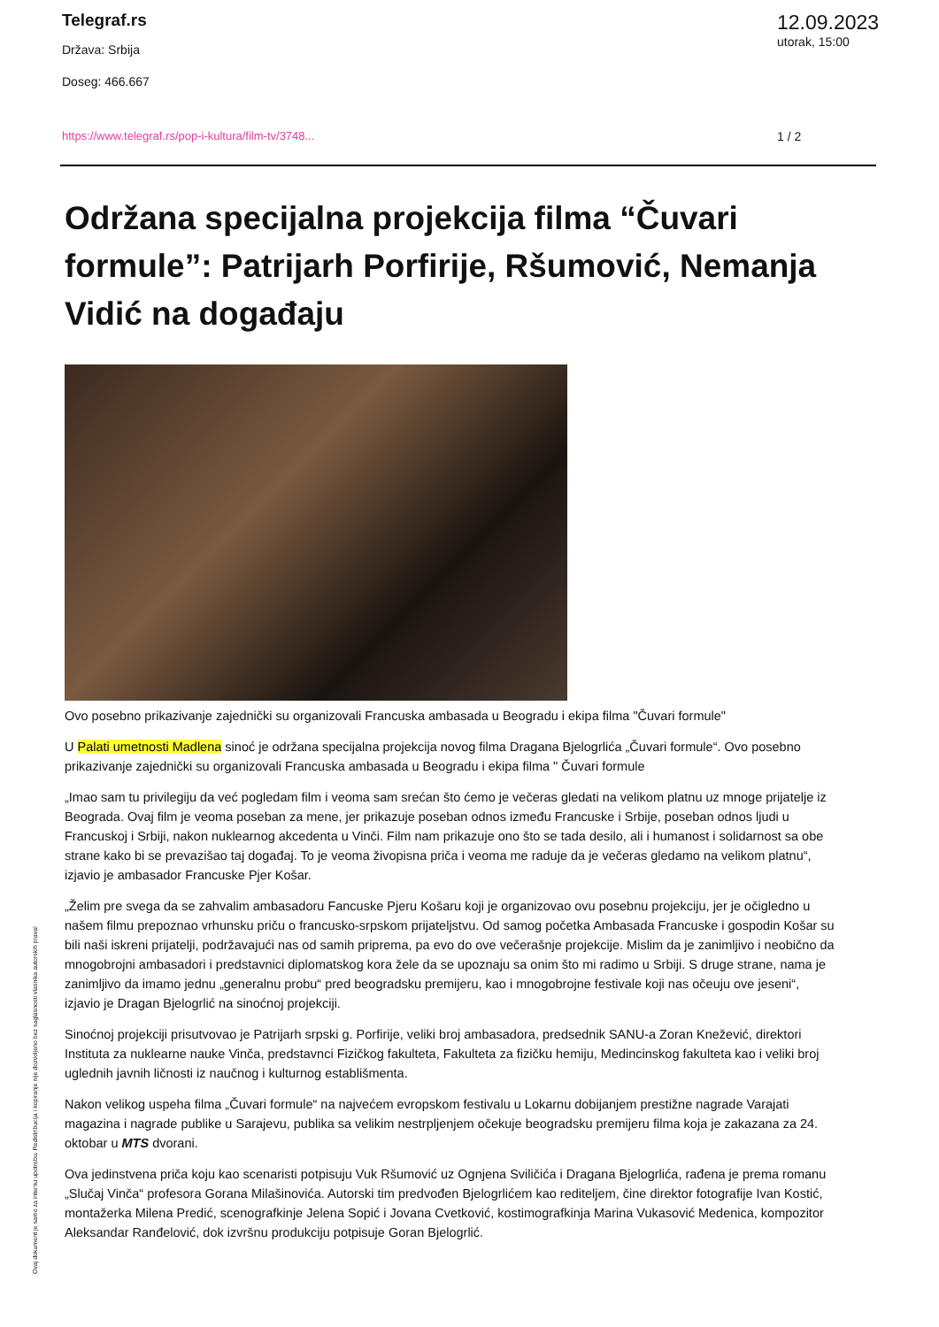Telegraf.rs
Država: Srbija
Doseg: 466.667
12.09.2023
utorak, 15:00
https://www.telegraf.rs/pop-i-kultura/film-tv/3748...
1 / 2
Održana specijalna projekcija filma “Čuvari formule”: Patrijarh Porfirije, Ršumović, Nemanja Vidić na događaju
Ovo posebno prikazivanje zajednički su organizovali Francuska ambasada u Beogradu i ekipa filma "Čuvari formule"
U Palati umetnosti Madlena sinoć je održana specijalna projekcija novog filma Dragana Bjelogrlića „Čuvari formule“. Ovo posebno prikazivanje zajednički su organizovali Francuska ambasada u Beogradu i ekipa filma " Čuvari formule
„Imao sam tu privilegiju da već pogledam film i veoma sam srećan što ćemo je večeras gledati na velikom platnu uz mnoge prijatelje iz Beograda. Ovaj film je veoma poseban za mene, jer prikazuje poseban odnos između Francuske i Srbije, poseban odnos ljudi u Francuskoj i Srbiji, nakon nuklearnog akcedenta u Vinči. Film nam prikazuje ono što se tada desilo, ali i humanost i solidarnost sa obe strane kako bi se prevazišao taj događaj. To je veoma živopisna priča i veoma me raduje da je večeras gledamo na velikom platnu“, izjavio je ambasador Francuske Pjer Košar.
„Želim pre svega da se zahvalim ambasadoru Fancuske Pjeru Košaru koji je organizovao ovu posebnu projekciju, jer je očigledno u našem filmu prepoznao vrhunsku priču o francusko-srpskom prijateljstvu. Od samog početka Ambasada Francuske i gospodin Košar su bili naši iskreni prijatelji, podržavajući nas od samih priprema, pa evo do ove večerašnje projekcije. Mislim da je zanimljivo i neobično da mnogobrojni ambasadori i predstavnici diplomatskog kora žele da se upoznaju sa onim što mi radimo u Srbiji. S druge strane, nama je zanimljivo da imamo jednu „generalnu probu“ pred beogradsku premijeru, kao i mnogobrojne festivale koji nas očeuju ove jeseni“, izjavio je Dragan Bjelogrlić na sinoćnoj projekciji.
Sinoćnoj projekciji prisutvovao je Patrijarh srpski g. Porfirije, veliki broj ambasadora, predsednik SANU-a Zoran Knežević, direktori Instituta za nuklearne nauke Vinča, predstavnci Fizičkog fakulteta, Fakulteta za fizičku hemiju, Medincinskog fakulteta kao i veliki broj uglednih javnih ličnosti iz naučnog i kulturnog establišmenta.
Nakon velikog uspeha filma „Čuvari formule“ na najvećem evropskom festivalu u Lokarnu dobijanjem prestižne nagrade Varajati magazina i nagrade publike u Sarajevu, publika sa velikim nestrpljenjem očekuje beogradsku premijeru filma koja je zakazana za 24. oktobar u MTS dvorani.
Ova jedinstvena priča koju kao scenaristi potpisuju Vuk Ršumović uz Ognjena Sviličića i Dragana Bjelogrlića, rađena je prema romanu „Slučaj Vinča“ profesora Gorana Milašinovića. Autorski tim predvođen Bjelogrlićem kao rediteljem, čine direktor fotografije Ivan Kostić, montažerka Milena Predić, scenografkinje Jelena Sopić i Jovana Cvetković, kostimografkinja Marina Vukasović Medenica, kompozitor Aleksandar Ranđelović, dok izvršnu produkciju potpisuje Goran Bjelogrlić.
Ovaj dokument je samo za internu upotrebu. Redistribucija i kopiranje nije dozvoljeno bez saglasnosti vlasnika autorskih prava!